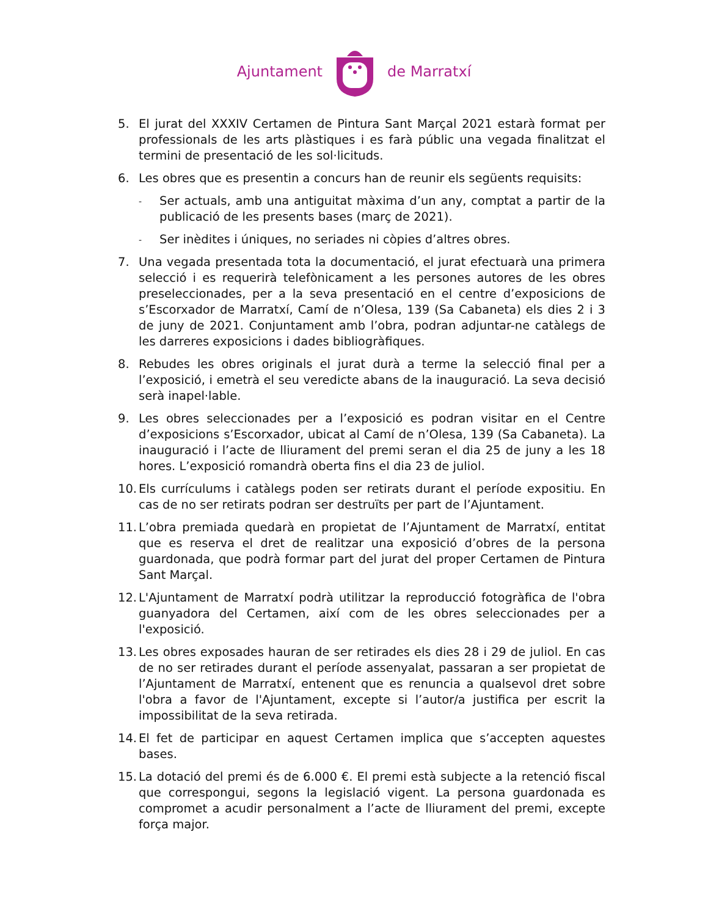Ajuntament de Marratxí
5. El jurat del XXXIV Certamen de Pintura Sant Marçal 2021 estarà format per professionals de les arts plàstiques i es farà públic una vegada finalitzat el termini de presentació de les sol·licituds.
6. Les obres que es presentin a concurs han de reunir els següents requisits:
- Ser actuals, amb una antiguitat màxima d’un any, comptat a partir de la publicació de les presents bases (març de 2021).
- Ser inèdites i úniques, no seriades ni còpies d’altres obres.
7. Una vegada presentada tota la documentació, el jurat efectuarà una primera selecció i es requerirà telefònicament a les persones autores de les obres preseleccionades, per a la seva presentació en el centre d’exposicions de s’Escorxador de Marratxí, Camí de n’Olesa, 139 (Sa Cabaneta) els dies 2 i 3 de juny de 2021. Conjuntament amb l’obra, podran adjuntar-ne catàlegs de les darreres exposicions i dades bibliogràfiques.
8. Rebudes les obres originals el jurat durà a terme la selecció final per a l’exposició, i emetrà el seu veredicte abans de la inauguració. La seva decisió serà inapel·lable.
9. Les obres seleccionades per a l’exposició es podran visitar en el Centre d’exposicions s’Escorxador, ubicat al Camí de n’Olesa, 139 (Sa Cabaneta). La inauguració i l’acte de lliurament del premi seran el dia 25 de juny a les 18 hores. L’exposició romandrà oberta fins el dia 23 de juliol.
10. Els currículums i catàlegs poden ser retirats durant el període expositiu. En cas de no ser retirats podran ser destruïts per part de l’Ajuntament.
11. L’obra premiada quedarà en propietat de l’Ajuntament de Marratxí, entitat que es reserva el dret de realitzar una exposició d’obres de la persona guardonada, que podrà formar part del jurat del proper Certamen de Pintura Sant Marçal.
12. L'Ajuntament de Marratxí podrà utilitzar la reproducció fotogràfica de l'obra guanyadora del Certamen, així com de les obres seleccionades per a l'exposició.
13. Les obres exposades hauran de ser retirades els dies 28 i 29 de juliol. En cas de no ser retirades durant el període assenyalat, passaran a ser propietat de l’Ajuntament de Marratxí, entenent que es renuncia a qualsevol dret sobre l'obra a favor de l'Ajuntament, excepte si l’autor/a justifica per escrit la impossibilitat de la seva retirada.
14. El fet de participar en aquest Certamen implica que s’accepten aquestes bases.
15. La dotació del premi és de 6.000 €. El premi està subjecte a la retenció fiscal que correspongui, segons la legislació vigent. La persona guardonada es compromet a acudir personalment a l’acte de lliurament del premi, excepte força major.